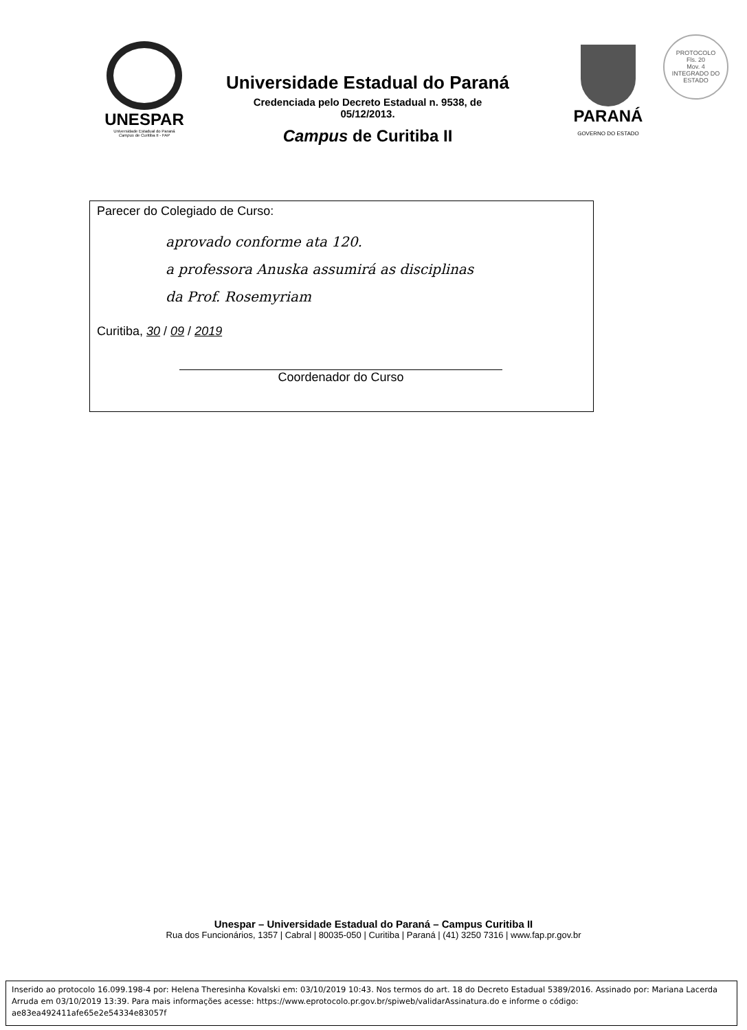UNESPAR
Universidade Estadual do Paraná
Campus de Curitiba II - FAP
Universidade Estadual do Paraná
Credenciada pelo Decreto Estadual n. 9538, de
05/12/2013.
Campus de Curitiba II
PARANÁ
GOVERNO DO ESTADO
PROTOCOLO
Fls. 20
Mov. 4
INTEGRADO DO ESTADO
Parecer do Colegiado de Curso:
aprovado conforme ata 120.
a professora Anuska assumirá as disciplinas
da Prof. Rosemyriam
Curitiba, 30 / 09 / 2019
Coordenador do Curso
Unespar – Universidade Estadual do Paraná – Campus Curitiba II
Rua dos Funcionários, 1357 | Cabral | 80035-050 | Curitiba | Paraná | (41) 3250 7316 | www.fap.pr.gov.br
Inserido ao protocolo 16.099.198-4 por: Helena Theresinha Kovalski em: 03/10/2019 10:43. Nos termos do art. 18 do Decreto Estadual 5389/2016. Assinado por: Mariana Lacerda Arruda em 03/10/2019 13:39. Para mais informações acesse: https://www.eprotocolo.pr.gov.br/spiweb/validarAssinatura.do e informe o código: ae83ea492411afe65e2e54334e83057f